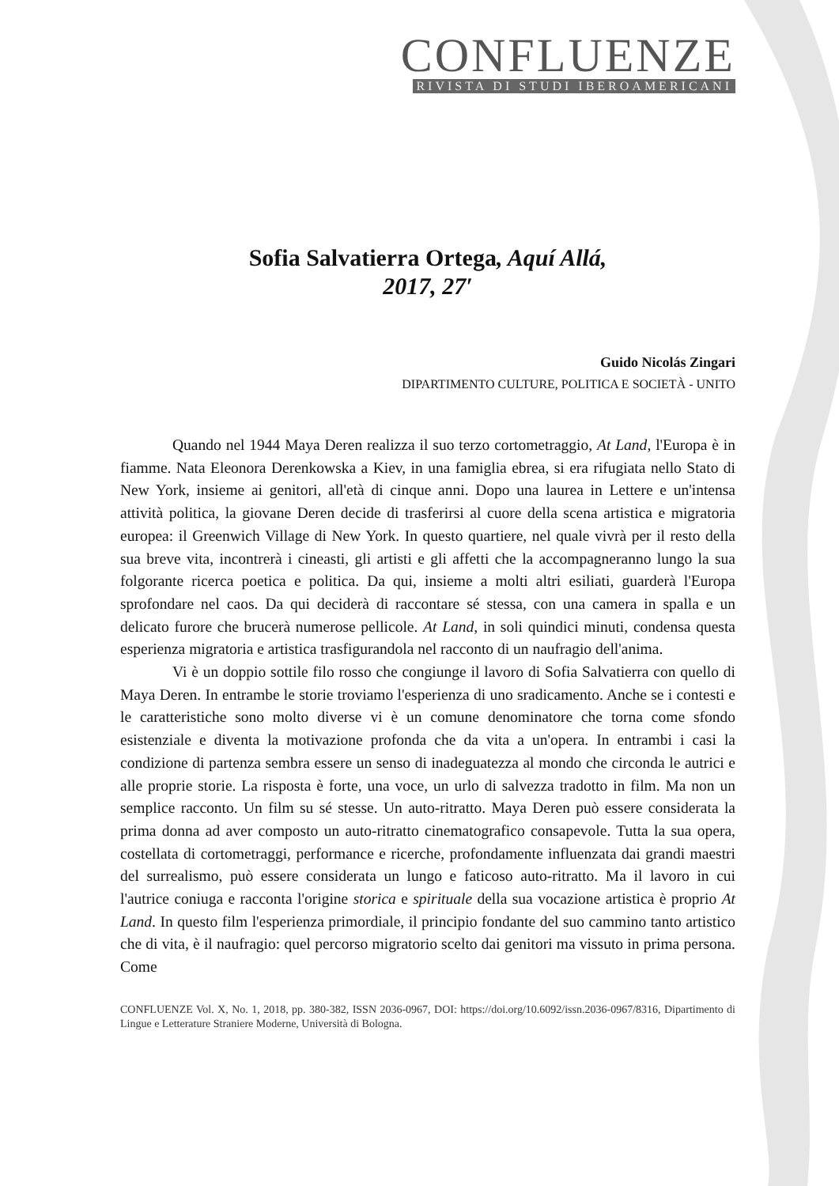CONFLUENZE
RIVISTA DI STUDI IBEROAMERICANI
Sofia Salvatierra Ortega, Aquí Allá,
2017, 27′
Guido Nicolás Zingari
DIPARTIMENTO CULTURE, POLITICA E SOCIETÀ - UNITO
Quando nel 1944 Maya Deren realizza il suo terzo cortometraggio, At Land, l'Europa è in fiamme. Nata Eleonora Derenkowska a Kiev, in una famiglia ebrea, si era rifugiata nello Stato di New York, insieme ai genitori, all'età di cinque anni. Dopo una laurea in Lettere e un'intensa attività politica, la giovane Deren decide di trasferirsi al cuore della scena artistica e migratoria europea: il Greenwich Village di New York. In questo quartiere, nel quale vivrà per il resto della sua breve vita, incontrerà i cineasti, gli artisti e gli affetti che la accompagneranno lungo la sua folgorante ricerca poetica e politica. Da qui, insieme a molti altri esiliati, guarderà l'Europa sprofondare nel caos. Da qui deciderà di raccontare sé stessa, con una camera in spalla e un delicato furore che brucerà numerose pellicole. At Land, in soli quindici minuti, condensa questa esperienza migratoria e artistica trasfigurandola nel racconto di un naufragio dell'anima.
Vi è un doppio sottile filo rosso che congiunge il lavoro di Sofia Salvatierra con quello di Maya Deren. In entrambe le storie troviamo l'esperienza di uno sradicamento. Anche se i contesti e le caratteristiche sono molto diverse vi è un comune denominatore che torna come sfondo esistenziale e diventa la motivazione profonda che da vita a un'opera. In entrambi i casi la condizione di partenza sembra essere un senso di inadeguatezza al mondo che circonda le autrici e alle proprie storie. La risposta è forte, una voce, un urlo di salvezza tradotto in film. Ma non un semplice racconto. Un film su sé stesse. Un auto-ritratto. Maya Deren può essere considerata la prima donna ad aver composto un auto-ritratto cinematografico consapevole. Tutta la sua opera, costellata di cortometraggi, performance e ricerche, profondamente influenzata dai grandi maestri del surrealismo, può essere considerata un lungo e faticoso auto-ritratto. Ma il lavoro in cui l'autrice coniuga e racconta l'origine storica e spirituale della sua vocazione artistica è proprio At Land. In questo film l'esperienza primordiale, il principio fondante del suo cammino tanto artistico che di vita, è il naufragio: quel percorso migratorio scelto dai genitori ma vissuto in prima persona. Come
CONFLUENZE Vol. X, No. 1, 2018, pp. 380-382, ISSN 2036-0967, DOI: https://doi.org/10.6092/issn.2036-0967/8316, Dipartimento di Lingue e Letterature Straniere Moderne, Università di Bologna.